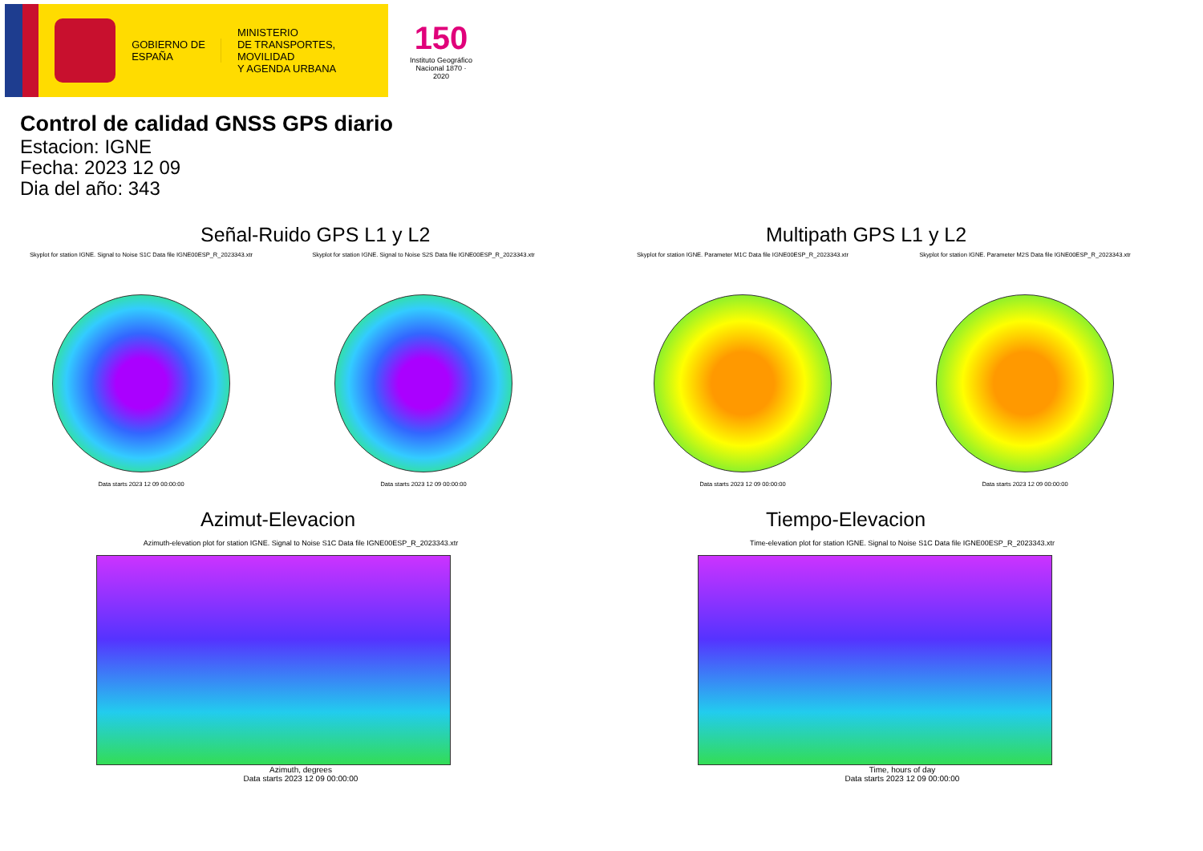GOBIERNO DE ESPAÑA
MINISTERIO
DE TRANSPORTES, MOVILIDAD
Y AGENDA URBANA
150
Instituto Geográfico Nacional 1870 · 2020
Control de calidad GNSS GPS diario
Estacion: IGNE
Fecha: 2023 12 09
Dia del año: 343
Señal-Ruido GPS L1 y L2
Skyplot for station IGNE. Signal to Noise S1C Data file IGNE00ESP_R_2023343.xtr
Data starts 2023 12 09 00:00:00
Skyplot for station IGNE. Signal to Noise S2S Data file IGNE00ESP_R_2023343.xtr
Data starts 2023 12 09 00:00:00
Multipath GPS L1 y L2
Skyplot for station IGNE. Parameter M1C Data file IGNE00ESP_R_2023343.xtr
Data starts 2023 12 09 00:00:00
Skyplot for station IGNE. Parameter M2S Data file IGNE00ESP_R_2023343.xtr
Data starts 2023 12 09 00:00:00
Azimut-Elevacion
Azimuth-elevation plot for station IGNE. Signal to Noise S1C Data file IGNE00ESP_R_2023343.xtr
Azimuth, degrees
Data starts 2023 12 09 00:00:00
Tiempo-Elevacion
Time-elevation plot for station IGNE. Signal to Noise S1C Data file IGNE00ESP_R_2023343.xtr
Time, hours of day
Data starts 2023 12 09 00:00:00